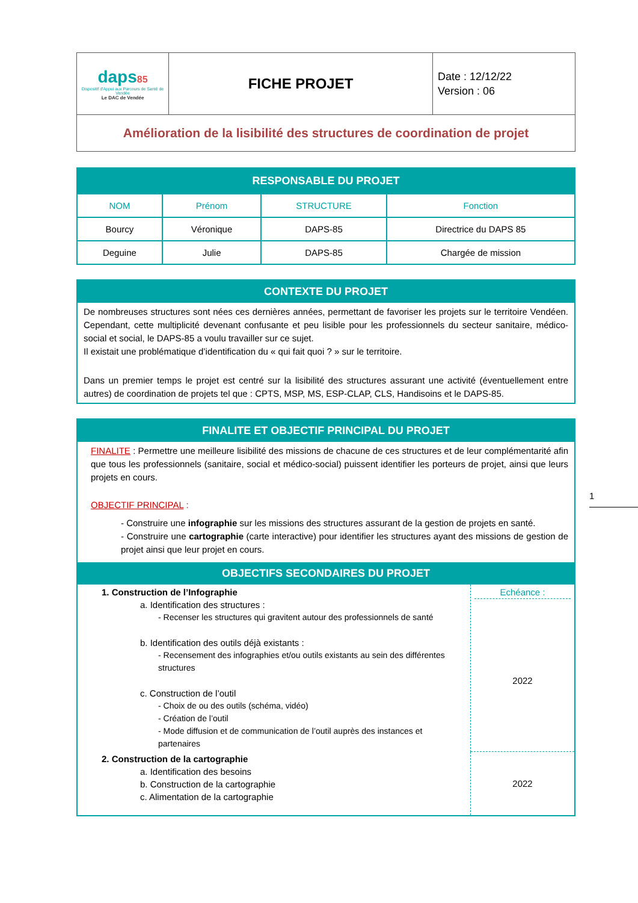| daps 85 Dispositif d'Appui aux Parcours de Santé de Vendée Le DAC de Vendée | FICHE PROJET | Date : 12/12/22 Version : 06 |
| Amélioration de la lisibilité des structures de coordination de projet | | |
| RESPONSABLE DU PROJET | | | |
| NOM | Prénom | STRUCTURE | Fonction |
| Bourcy | Véronique | DAPS-85 | Directrice du DAPS 85 |
| Deguine | Julie | DAPS-85 | Chargée de mission |
CONTEXTE DU PROJET
De nombreuses structures sont nées ces dernières années, permettant de favoriser les projets sur le territoire Vendéen. Cependant, cette multiplicité devenant confusante et peu lisible pour les professionnels du secteur sanitaire, médico-social et social, le DAPS-85 a voulu travailler sur ce sujet.
Il existait une problématique d’identification du « qui fait quoi ? » sur le territoire.
Dans un premier temps le projet est centré sur la lisibilité des structures assurant une activité (éventuellement entre autres) de coordination de projets tel que : CPTS, MSP, MS, ESP-CLAP, CLS, Handisoins et le DAPS-85.
FINALITE ET OBJECTIF PRINCIPAL DU PROJET
FINALITE : Permettre une meilleure lisibilité des missions de chacune de ces structures et de leur complémentarité afin que tous les professionnels (sanitaire, social et médico-social) puissent identifier les porteurs de projet, ainsi que leurs projets en cours.
OBJECTIF PRINCIPAL :
- Construire une infographie sur les missions des structures assurant de la gestion de projets en santé.
- Construire une cartographie (carte interactive) pour identifier les structures ayant des missions de gestion de projet ainsi que leur projet en cours.
OBJECTIFS SECONDAIRES DU PROJET
| 1. Construction de l’Infographie a. Identification des structures : - Recenser les structures qui gravitent autour des professionnels de santé b. Identification des outils déjà existants : - Recensement des infographies et/ou outils existants au sein des différentes structures c. Construction de l’outil - Choix de ou des outils (schéma, vidéo) - Création de l’outil - Mode diffusion et de communication de l’outil auprès des instances et partenaires | Echéance : 2022 |
| 2. Construction de la cartographie a. Identification des besoins b. Construction de la cartographie c. Alimentation de la cartographie | 2022 |
1